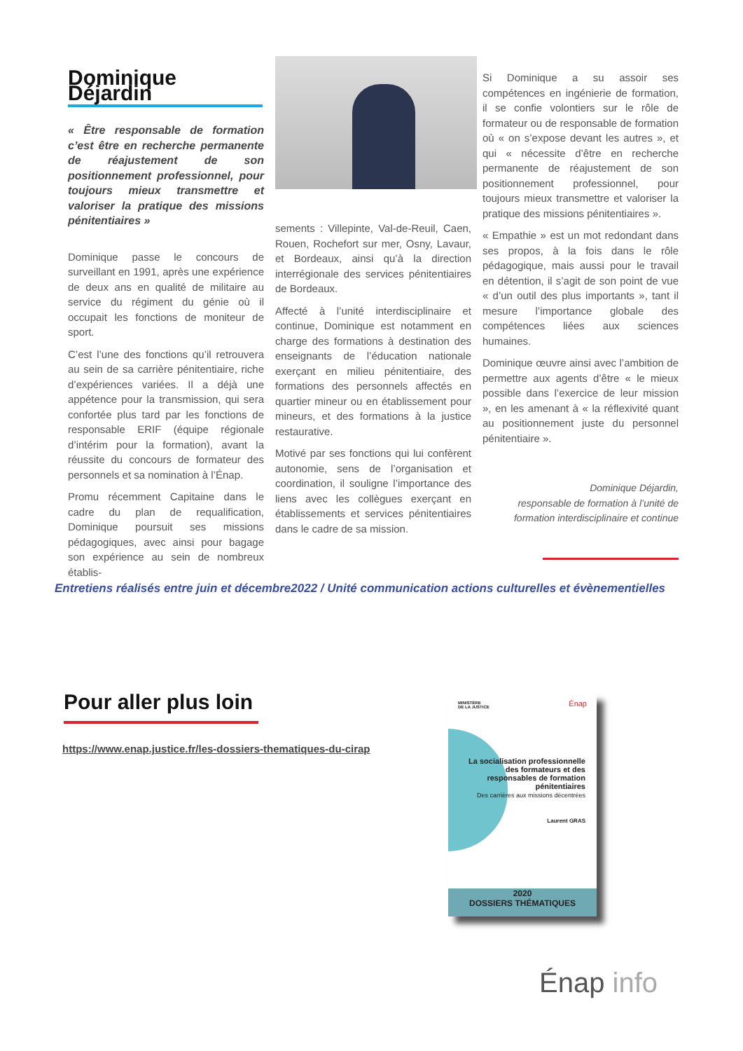Dominique Déjardin
« Être responsable de formation c’est être en recherche permanente de réajustement de son positionnement professionnel, pour toujours mieux transmettre et valoriser la pratique des missions pénitentiaires »
Dominique passe le concours de surveillant en 1991, après une expérience de deux ans en qualité de militaire au service du régiment du génie où il occupait les fonctions de moniteur de sport.
C’est l’une des fonctions qu’il retrouvera au sein de sa carrière pénitentiaire, riche d’expériences variées. Il a déjà une appétence pour la transmission, qui sera confortée plus tard par les fonctions de responsable ERIF (équipe régionale d’intérim pour la formation), avant la réussite du concours de formateur des personnels et sa nomination à l’Énap.
Promu récemment Capitaine dans le cadre du plan de requalification, Dominique poursuit ses missions pédagogiques, avec ainsi pour bagage son expérience au sein de nombreux établis-
sements : Villepinte, Val-de-Reuil, Caen, Rouen, Rochefort sur mer, Osny, Lavaur, et Bordeaux, ainsi qu’à la direction interrégionale des services pénitentiaires de Bordeaux.
Affecté à l’unité interdisciplinaire et continue, Dominique est notamment en charge des formations à destination des enseignants de l’éducation nationale exerçant en milieu pénitentiaire, des formations des personnels affectés en quartier mineur ou en établissement pour mineurs, et des formations à la justice restaurative.
Motivé par ses fonctions qui lui confèrent autonomie, sens de l’organisation et coordination, il souligne l’importance des liens avec les collègues exerçant en établissements et services pénitentiaires dans le cadre de sa mission.
Si Dominique a su assoir ses compétences en ingénierie de formation, il se confie volontiers sur le rôle de formateur ou de responsable de formation où « on s’expose devant les autres », et qui « nécessite d’être en recherche permanente de réajustement de son positionnement professionnel, pour toujours mieux transmettre et valoriser la pratique des missions pénitentiaires ».
« Empathie » est un mot redondant dans ses propos, à la fois dans le rôle pédagogique, mais aussi pour le travail en détention, il s’agit de son point de vue « d’un outil des plus importants », tant il mesure l’importance globale des compétences liées aux sciences humaines.
Dominique œuvre ainsi avec l’ambition de permettre aux agents d’être « le mieux possible dans l’exercice de leur mission », en les amenant à « la réflexivité quant au positionnement juste du personnel pénitentiaire ».
Dominique Déjardin,
responsable de formation à l’unité de
formation interdisciplinaire et continue
Entretiens réalisés entre juin et décembre2022 / Unité communication actions culturelles et évènementielles
Pour aller plus loin
https://www.enap.justice.fr/les-dossiers-thematiques-du-cirap
MINISTÈRE
DE LA JUSTICE
Énap
La socialisation professionnelle
des formateurs et des
responsables de formation
pénitentiaires
Des carrières aux missions décentrées
Laurent GRAS
2020
DOSSIERS THÉMATIQUES
Énap info